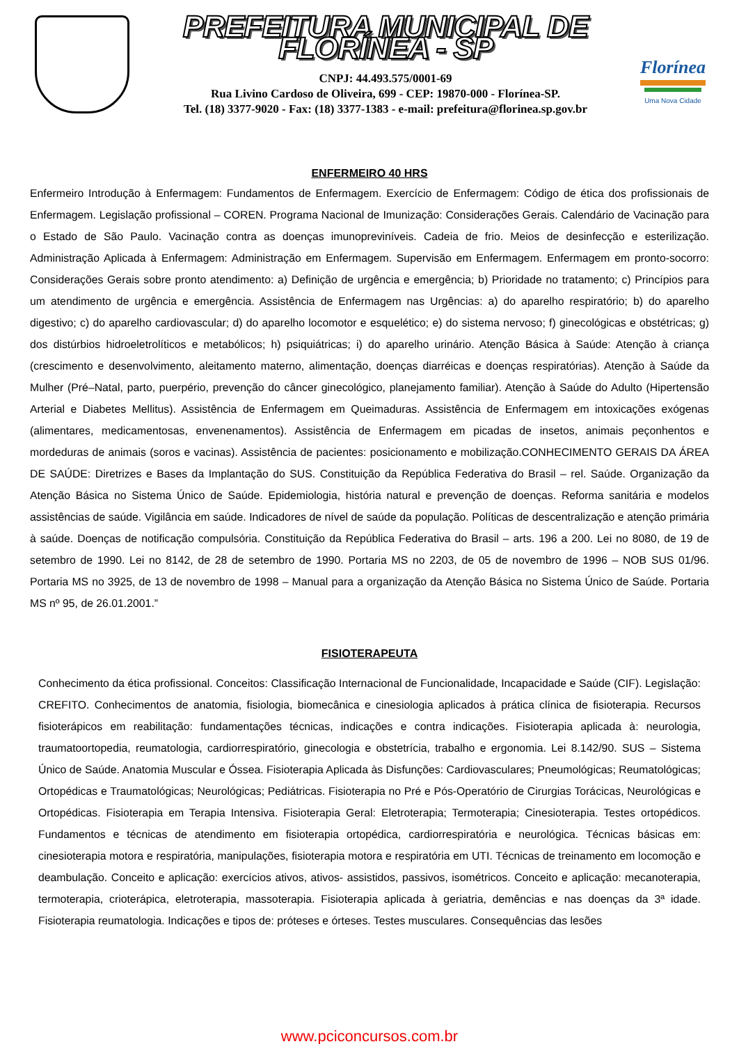PREFEITURA MUNICIPAL DE FLORÍNEA - SP
CNPJ: 44.493.575/0001-69
Rua Livino Cardoso de Oliveira, 699 - CEP: 19870-000 - Florínea-SP.
Tel. (18) 3377-9020 - Fax: (18) 3377-1383 - e-mail: prefeitura@florinea.sp.gov.br
Florínea
Uma Nova Cidade
ENFERMEIRO 40 HRS
Enfermeiro Introdução à Enfermagem: Fundamentos de Enfermagem. Exercício de Enfermagem: Código de ética dos profissionais de Enfermagem. Legislação profissional – COREN. Programa Nacional de Imunização: Considerações Gerais. Calendário de Vacinação para o Estado de São Paulo. Vacinação contra as doenças imunopreviníveis. Cadeia de frio. Meios de desinfecção e esterilização. Administração Aplicada à Enfermagem: Administração em Enfermagem. Supervisão em Enfermagem. Enfermagem em pronto-socorro: Considerações Gerais sobre pronto atendimento: a) Definição de urgência e emergência; b) Prioridade no tratamento; c) Princípios para um atendimento de urgência e emergência. Assistência de Enfermagem nas Urgências: a) do aparelho respiratório; b) do aparelho digestivo; c) do aparelho cardiovascular; d) do aparelho locomotor e esquelético; e) do sistema nervoso; f) ginecológicas e obstétricas; g) dos distúrbios hidroeletrolíticos e metabólicos; h) psiquiátricas; i) do aparelho urinário. Atenção Básica à Saúde: Atenção à criança (crescimento e desenvolvimento, aleitamento materno, alimentação, doenças diarréicas e doenças respiratórias). Atenção à Saúde da Mulher (Pré–Natal, parto, puerpério, prevenção do câncer ginecológico, planejamento familiar). Atenção à Saúde do Adulto (Hipertensão Arterial e Diabetes Mellitus). Assistência de Enfermagem em Queimaduras. Assistência de Enfermagem em intoxicações exógenas (alimentares, medicamentosas, envenenamentos). Assistência de Enfermagem em picadas de insetos, animais peçonhentos e mordeduras de animais (soros e vacinas). Assistência de pacientes: posicionamento e mobilização.CONHECIMENTO GERAIS DA ÁREA DE SAÚDE: Diretrizes e Bases da Implantação do SUS. Constituição da República Federativa do Brasil – rel. Saúde. Organização da Atenção Básica no Sistema Único de Saúde. Epidemiologia, história natural e prevenção de doenças. Reforma sanitária e modelos assistências de saúde. Vigilância em saúde. Indicadores de nível de saúde da população. Políticas de descentralização e atenção primária à saúde. Doenças de notificação compulsória. Constituição da República Federativa do Brasil – arts. 196 a 200. Lei no 8080, de 19 de setembro de 1990. Lei no 8142, de 28 de setembro de 1990. Portaria MS no 2203, de 05 de novembro de 1996 – NOB SUS 01/96. Portaria MS no 3925, de 13 de novembro de 1998 – Manual para a organização da Atenção Básica no Sistema Único de Saúde. Portaria MS nº 95, de 26.01.2001.”
FISIOTERAPEUTA
Conhecimento da ética profissional. Conceitos: Classificação Internacional de Funcionalidade, Incapacidade e Saúde (CIF). Legislação: CREFITO. Conhecimentos de anatomia, fisiologia, biomecânica e cinesiologia aplicados à prática clínica de fisioterapia. Recursos fisioterápicos em reabilitação: fundamentações técnicas, indicações e contra indicações. Fisioterapia aplicada à: neurologia, traumatoortopedia, reumatologia, cardiorrespiratório, ginecologia e obstetrícia, trabalho e ergonomia. Lei 8.142/90. SUS – Sistema Único de Saúde. Anatomia Muscular e Óssea. Fisioterapia Aplicada às Disfunções: Cardiovasculares; Pneumológicas; Reumatológicas; Ortopédicas e Traumatológicas; Neurológicas; Pediátricas. Fisioterapia no Pré e Pós-Operatório de Cirurgias Torácicas, Neurológicas e Ortopédicas. Fisioterapia em Terapia Intensiva. Fisioterapia Geral: Eletroterapia; Termoterapia; Cinesioterapia. Testes ortopédicos. Fundamentos e técnicas de atendimento em fisioterapia ortopédica, cardiorrespiratória e neurológica. Técnicas básicas em: cinesioterapia motora e respiratória, manipulações, fisioterapia motora e respiratória em UTI. Técnicas de treinamento em locomoção e deambulação. Conceito e aplicação: exercícios ativos, ativos- assistidos, passivos, isométricos. Conceito e aplicação: mecanoterapia, termoterapia, crioterápica, eletroterapia, massoterapia. Fisioterapia aplicada à geriatria, demências e nas doenças da 3ª idade. Fisioterapia reumatologia. Indicações e tipos de: próteses e órteses. Testes musculares. Consequências das lesões
www.pciconcursos.com.br